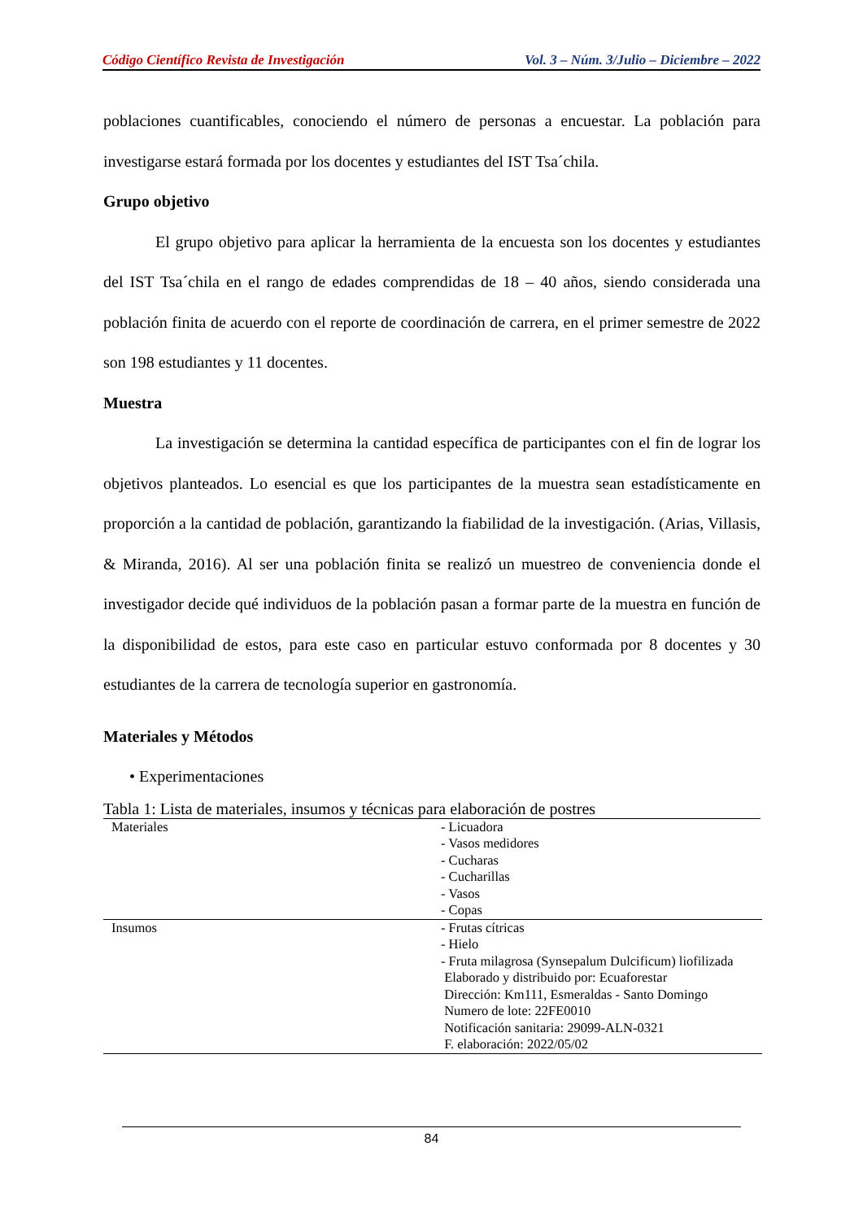Código Científico Revista de Investigación Vol. 3 – Núm. 3/Julio – Diciembre – 2022
poblaciones cuantificables, conociendo el número de personas a encuestar. La población para investigarse estará formada por los docentes y estudiantes del IST Tsa´chila.
Grupo objetivo
El grupo objetivo para aplicar la herramienta de la encuesta son los docentes y estudiantes del IST Tsa´chila en el rango de edades comprendidas de 18 – 40 años, siendo considerada una población finita de acuerdo con el reporte de coordinación de carrera, en el primer semestre de 2022 son 198 estudiantes y 11 docentes.
Muestra
La investigación se determina la cantidad específica de participantes con el fin de lograr los objetivos planteados. Lo esencial es que los participantes de la muestra sean estadísticamente en proporción a la cantidad de población, garantizando la fiabilidad de la investigación. (Arias, Villasis, & Miranda, 2016). Al ser una población finita se realizó un muestreo de conveniencia donde el investigador decide qué individuos de la población pasan a formar parte de la muestra en función de la disponibilidad de estos, para este caso en particular estuvo conformada por 8 docentes y 30 estudiantes de la carrera de tecnología superior en gastronomía.
Materiales y Métodos
• Experimentaciones
Tabla 1: Lista de materiales, insumos y técnicas para elaboración de postres
| Materiales | - Licuadora - Vasos medidores - Cucharas - Cucharillas - Vasos - Copas |
| Insumos | - Frutas cítricas - Hielo - Fruta milagrosa (Synsepalum Dulcificum) liofilizada Elaborado y distribuido por: Ecuaforestar Dirección: Km111, Esmeraldas - Santo Domingo Numero de lote: 22FE0010 Notificación sanitaria: 29099-ALN-0321 F. elaboración: 2022/05/02 |
84